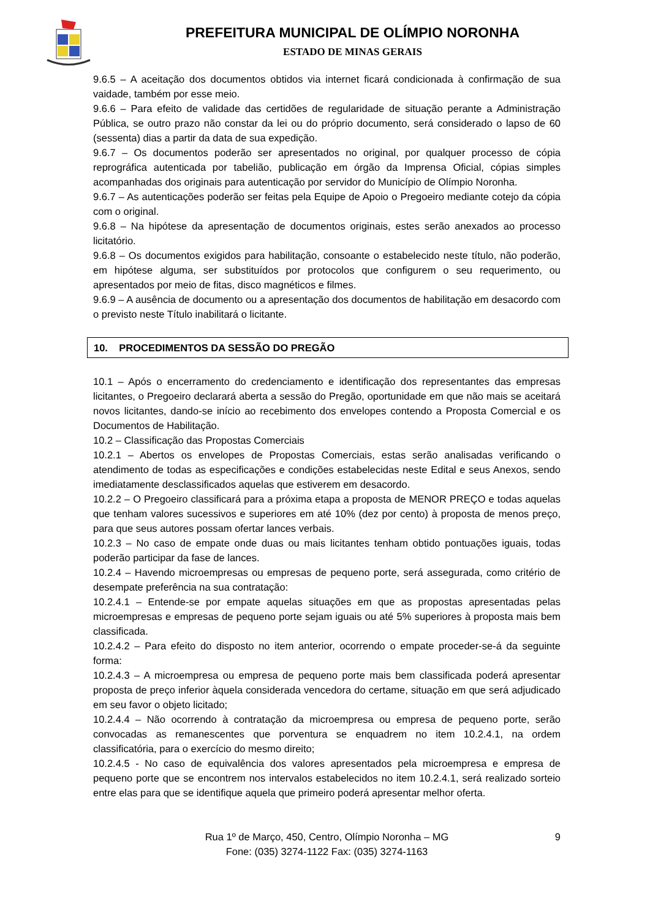PREFEITURA MUNICIPAL DE OLÍMPIO NORONHA
ESTADO DE MINAS GERAIS
9.6.5 – A aceitação dos documentos obtidos via internet ficará condicionada à confirmação de sua vaidade, também por esse meio.
9.6.6 – Para efeito de validade das certidões de regularidade de situação perante a Administração Pública, se outro prazo não constar da lei ou do próprio documento, será considerado o lapso de 60 (sessenta) dias a partir da data de sua expedição.
9.6.7 – Os documentos poderão ser apresentados no original, por qualquer processo de cópia reprográfica autenticada por tabelião, publicação em órgão da Imprensa Oficial, cópias simples acompanhadas dos originais para autenticação por servidor do Município de Olímpio Noronha.
9.6.7 – As autenticações poderão ser feitas pela Equipe de Apoio o Pregoeiro mediante cotejo da cópia com o original.
9.6.8 – Na hipótese da apresentação de documentos originais, estes serão anexados ao processo licitatório.
9.6.8 – Os documentos exigidos para habilitação, consoante o estabelecido neste título, não poderão, em hipótese alguma, ser substituídos por protocolos que configurem o seu requerimento, ou apresentados por meio de fitas, disco magnéticos e filmes.
9.6.9 – A ausência de documento ou a apresentação dos documentos de habilitação em desacordo com o previsto neste Título inabilitará o licitante.
10. PROCEDIMENTOS DA SESSÃO DO PREGÃO
10.1 – Após o encerramento do credenciamento e identificação dos representantes das empresas licitantes, o Pregoeiro declarará aberta a sessão do Pregão, oportunidade em que não mais se aceitará novos licitantes, dando-se início ao recebimento dos envelopes contendo a Proposta Comercial e os Documentos de Habilitação.
10.2 – Classificação das Propostas Comerciais
10.2.1 – Abertos os envelopes de Propostas Comerciais, estas serão analisadas verificando o atendimento de todas as especificações e condições estabelecidas neste Edital e seus Anexos, sendo imediatamente desclassificados aquelas que estiverem em desacordo.
10.2.2 – O Pregoeiro classificará para a próxima etapa a proposta de MENOR PREÇO e todas aquelas que tenham valores sucessivos e superiores em até 10% (dez por cento) à proposta de menos preço, para que seus autores possam ofertar lances verbais.
10.2.3 – No caso de empate onde duas ou mais licitantes tenham obtido pontuações iguais, todas poderão participar da fase de lances.
10.2.4 – Havendo microempresas ou empresas de pequeno porte, será assegurada, como critério de desempate preferência na sua contratação:
10.2.4.1 – Entende-se por empate aquelas situações em que as propostas apresentadas pelas microempresas e empresas de pequeno porte sejam iguais ou até 5% superiores à proposta mais bem classificada.
10.2.4.2 – Para efeito do disposto no item anterior, ocorrendo o empate proceder-se-á da seguinte forma:
10.2.4.3 – A microempresa ou empresa de pequeno porte mais bem classificada poderá apresentar proposta de preço inferior àquela considerada vencedora do certame, situação em que será adjudicado em seu favor o objeto licitado;
10.2.4.4 – Não ocorrendo à contratação da microempresa ou empresa de pequeno porte, serão convocadas as remanescentes que porventura se enquadrem no item 10.2.4.1, na ordem classificatória, para o exercício do mesmo direito;
10.2.4.5 - No caso de equivalência dos valores apresentados pela microempresa e empresa de pequeno porte que se encontrem nos intervalos estabelecidos no item 10.2.4.1, será realizado sorteio entre elas para que se identifique aquela que primeiro poderá apresentar melhor oferta.
9 Rua 1º de Março, 450, Centro, Olímpio Noronha – MG
Fone: (035) 3274-1122 Fax: (035) 3274-1163